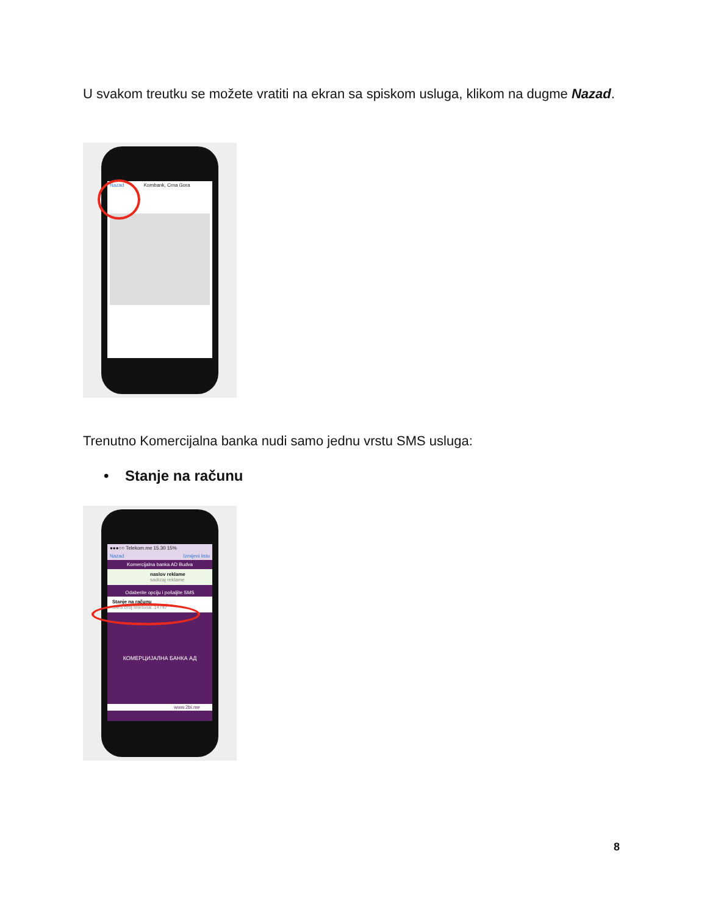U svakom treutku se možete vratiti na ekran sa spiskom usluga, klikom na dugme Nazad.
Nazad Kombank, Crna Gora
Trenutno Komercijalna banka nudi samo jednu vrstu SMS usluga:
• Stanje na računu
●●●○○ Telekom.me 15.30 15%
Nazad Izmijeni listu
Komercijalna banka AD Budva
naslov reklame
sadrzaj reklame
Odaberite opciju i pošaljite SMS
Stanje na računu
SMS broj telefona: 14747
КОМЕРЦИЈАЛНА БАНКА АД
www.2bi.me
8